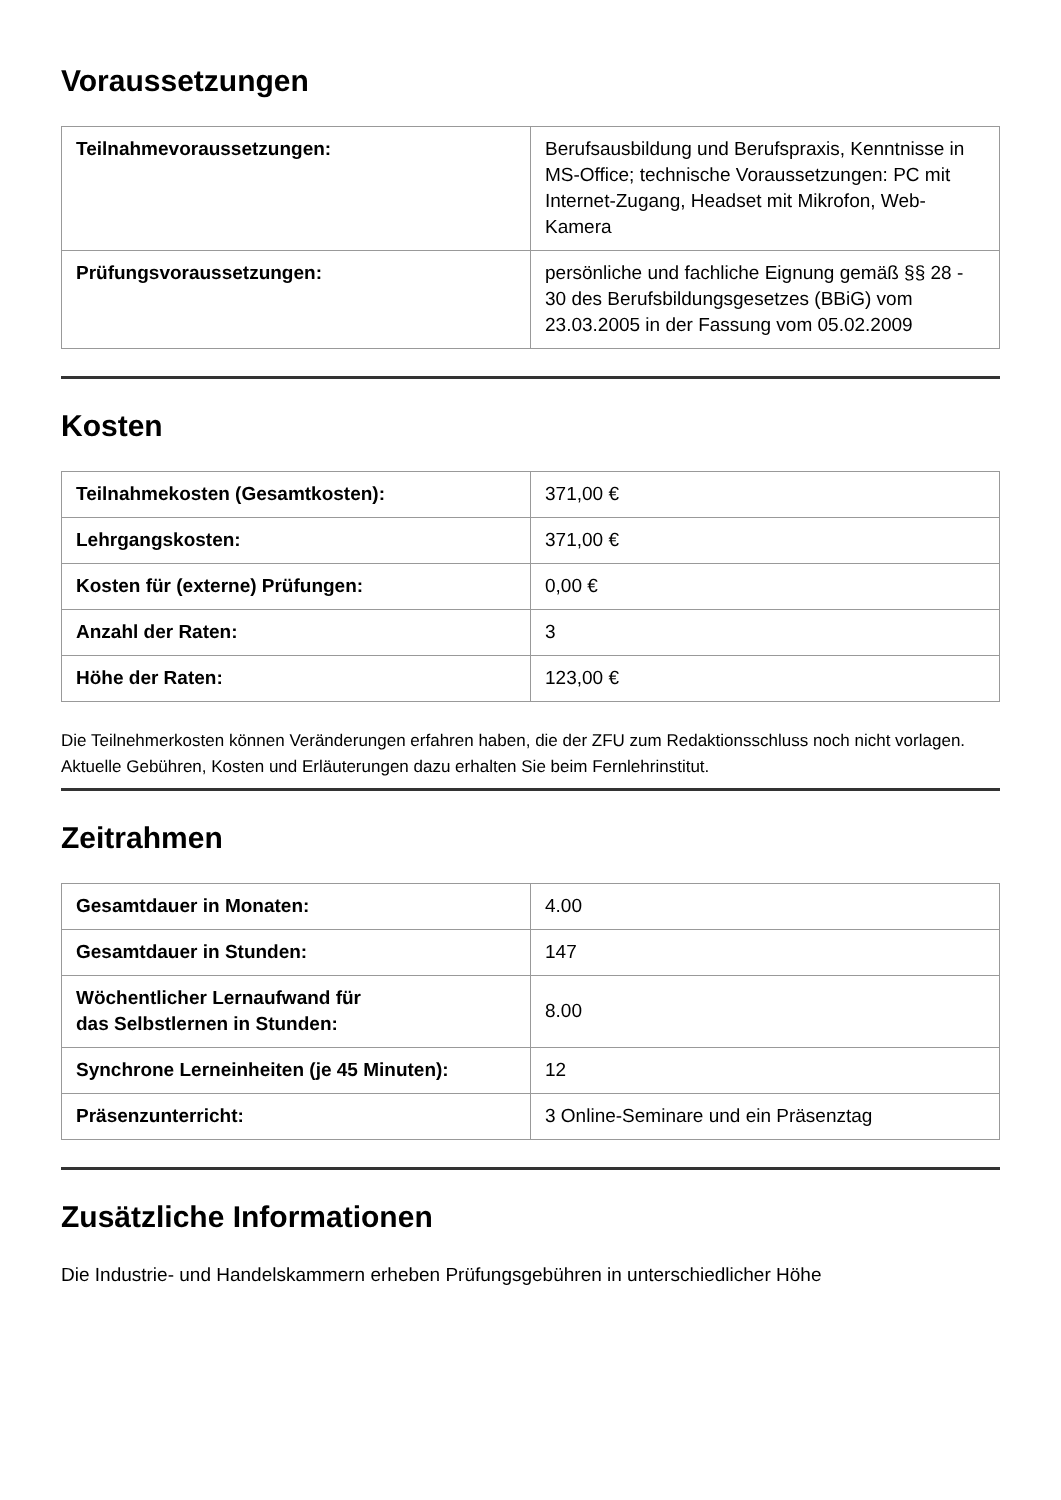Voraussetzungen
| Teilnahmevoraussetzungen: | Berufsausbildung und Berufspraxis, Kenntnisse in MS-Office; technische Voraussetzungen: PC mit Internet-Zugang, Headset mit Mikrofon, Web-Kamera |
| Prüfungsvoraussetzungen: | persönliche und fachliche Eignung gemäß §§ 28 - 30 des Berufsbildungsgesetzes (BBiG) vom 23.03.2005 in der Fassung vom 05.02.2009 |
Kosten
| Teilnahmekosten (Gesamtkosten): | 371,00 € |
| Lehrgangskosten: | 371,00 € |
| Kosten für (externe) Prüfungen: | 0,00 € |
| Anzahl der Raten: | 3 |
| Höhe der Raten: | 123,00 € |
Die Teilnehmerkosten können Veränderungen erfahren haben, die der ZFU zum Redaktionsschluss noch nicht vorlagen. Aktuelle Gebühren, Kosten und Erläuterungen dazu erhalten Sie beim Fernlehrinstitut.
Zeitrahmen
| Gesamtdauer in Monaten: | 4.00 |
| Gesamtdauer in Stunden: | 147 |
| Wöchentlicher Lernaufwand für das Selbstlernen in Stunden: | 8.00 |
| Synchrone Lerneinheiten (je 45 Minuten): | 12 |
| Präsenzunterricht: | 3 Online-Seminare und ein Präsenztag |
Zusätzliche Informationen
Die Industrie- und Handelskammern erheben Prüfungsgebühren in unterschiedlicher Höhe